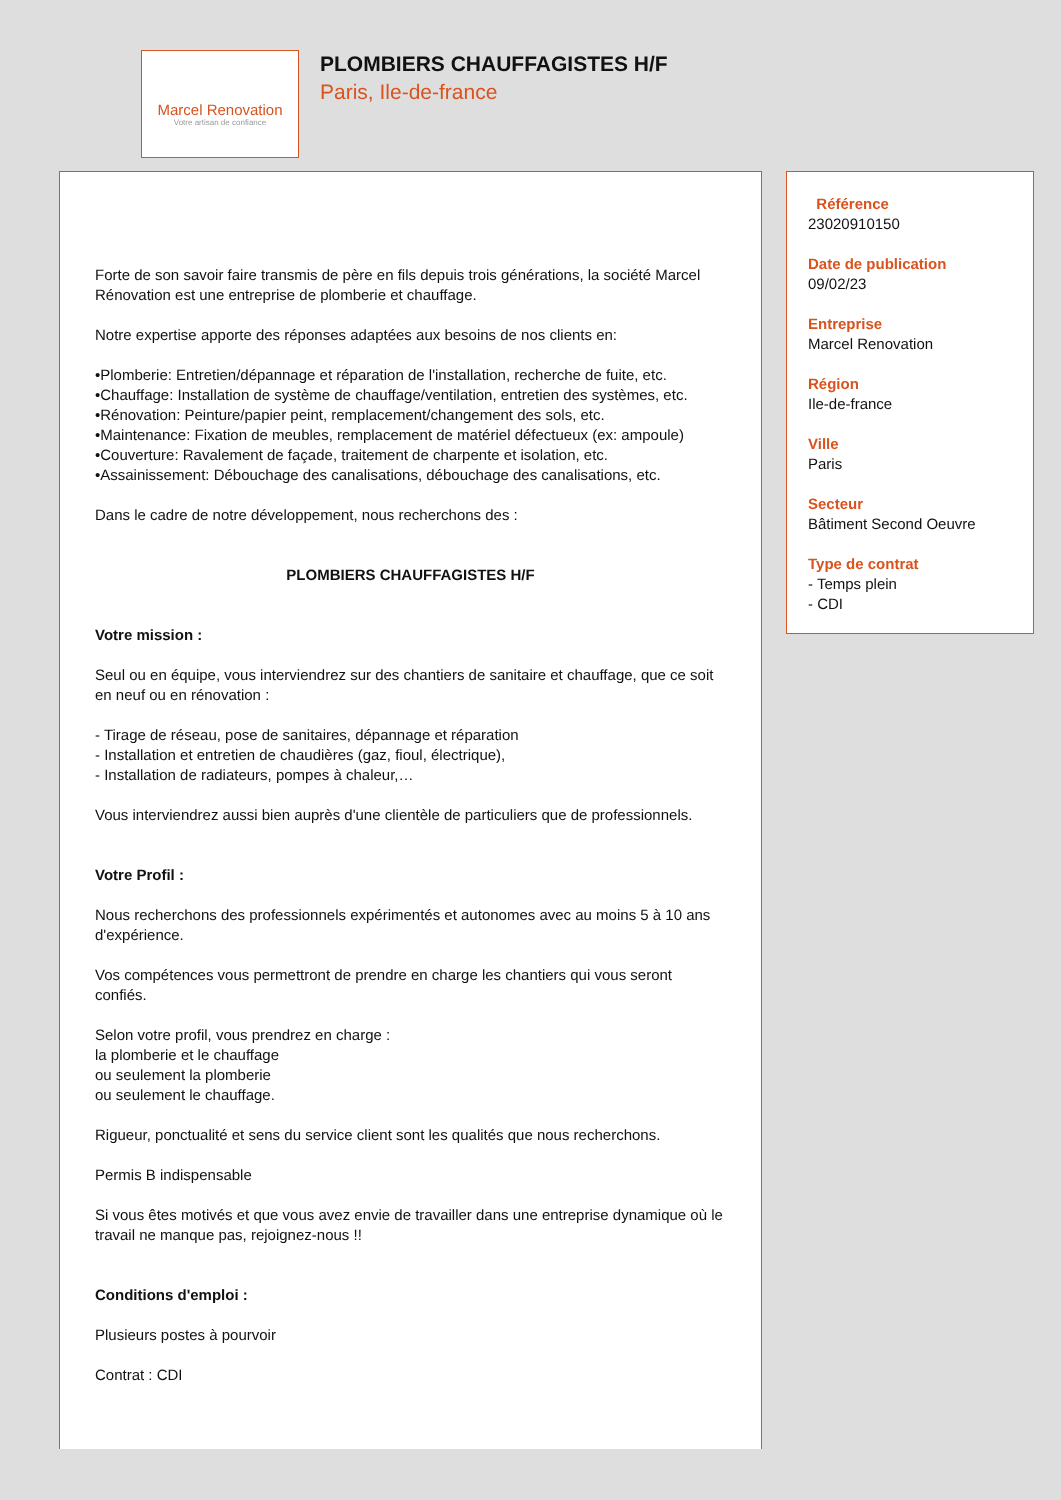Marcel Renovation
Votre artisan de confiance
PLOMBIERS CHAUFFAGISTES H/F
Paris, Ile-de-france
Forte de son savoir faire transmis de père en fils depuis trois générations, la société Marcel Rénovation est une entreprise de plomberie et chauffage.
Notre expertise apporte des réponses adaptées aux besoins de nos clients en:
•Plomberie: Entretien/dépannage et réparation de l'installation, recherche de fuite, etc.
•Chauffage: Installation de système de chauffage/ventilation, entretien des systèmes, etc.
•Rénovation: Peinture/papier peint, remplacement/changement des sols, etc.
•Maintenance: Fixation de meubles, remplacement de matériel défectueux (ex: ampoule)
•Couverture: Ravalement de façade, traitement de charpente et isolation, etc.
•Assainissement: Débouchage des canalisations, débouchage des canalisations, etc.
Dans le cadre de notre développement, nous recherchons des :
PLOMBIERS CHAUFFAGISTES H/F
Votre mission :
Seul ou en équipe, vous interviendrez sur des chantiers de sanitaire et chauffage, que ce soit en neuf ou en rénovation :
- Tirage de réseau, pose de sanitaires, dépannage et réparation
- Installation et entretien de chaudières (gaz, fioul, électrique),
- Installation de radiateurs, pompes à chaleur,…
Vous interviendrez aussi bien auprès d'une clientèle de particuliers que de professionnels.
Votre Profil :
Nous recherchons des professionnels expérimentés et autonomes avec au moins 5 à 10 ans d'expérience.
Vos compétences vous permettront de prendre en charge les chantiers qui vous seront confiés.
Selon votre profil, vous prendrez en charge :
la plomberie et le chauffage
ou seulement la plomberie
ou seulement le chauffage.
Rigueur, ponctualité et sens du service client sont les qualités que nous recherchons.
Permis B indispensable
Si vous êtes motivés et que vous avez envie de travailler dans une entreprise dynamique où le travail ne manque pas, rejoignez-nous !!
Conditions d'emploi :
Plusieurs postes à pourvoir
Contrat : CDI
Référence
23020910150
Date de publication
09/02/23
Entreprise
Marcel Renovation
Région
Ile-de-france
Ville
Paris
Secteur
Bâtiment Second Oeuvre
Type de contrat
- Temps plein
- CDI